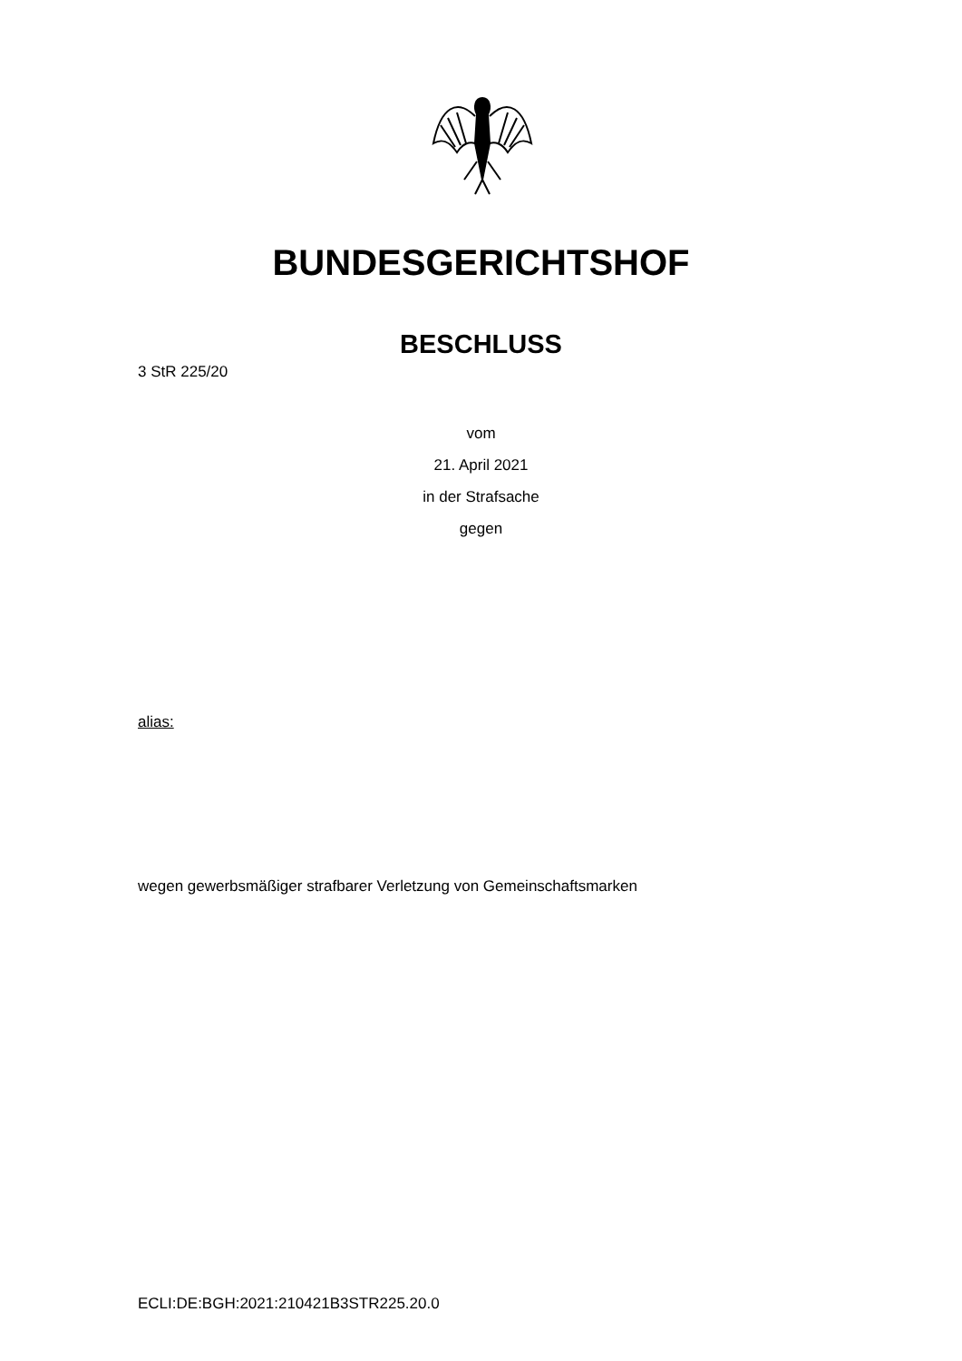BUNDESGERICHTSHOF
BESCHLUSS
3 StR 225/20
vom
21. April 2021
in der Strafsache
gegen
alias:
wegen gewerbsmäßiger strafbarer Verletzung von Gemeinschaftsmarken
ECLI:DE:BGH:2021:210421B3STR225.20.0